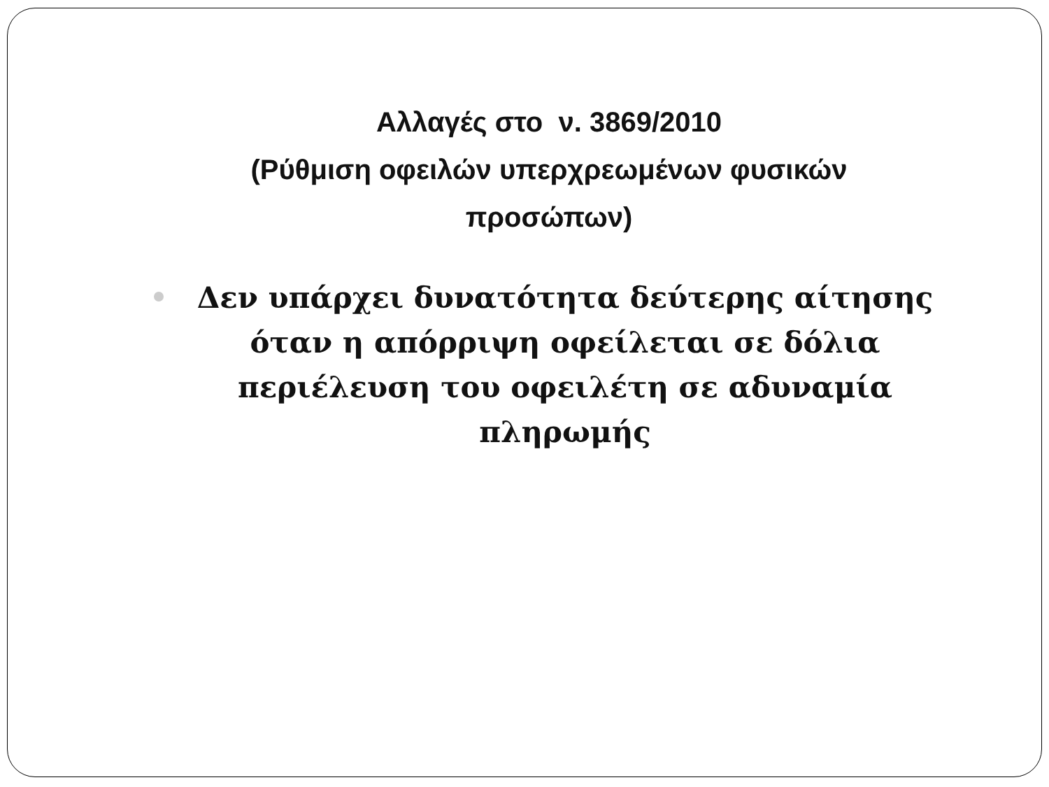Αλλαγές στο ν. 3869/2010
(Ρύθμιση οφειλών υπερχρεωμένων φυσικών προσώπων)
Δεν υπάρχει δυνατότητα δεύτερης αίτησης όταν η απόρριψη οφείλεται σε δόλια περιέλευση του οφειλέτη σε αδυναμία πληρωμής